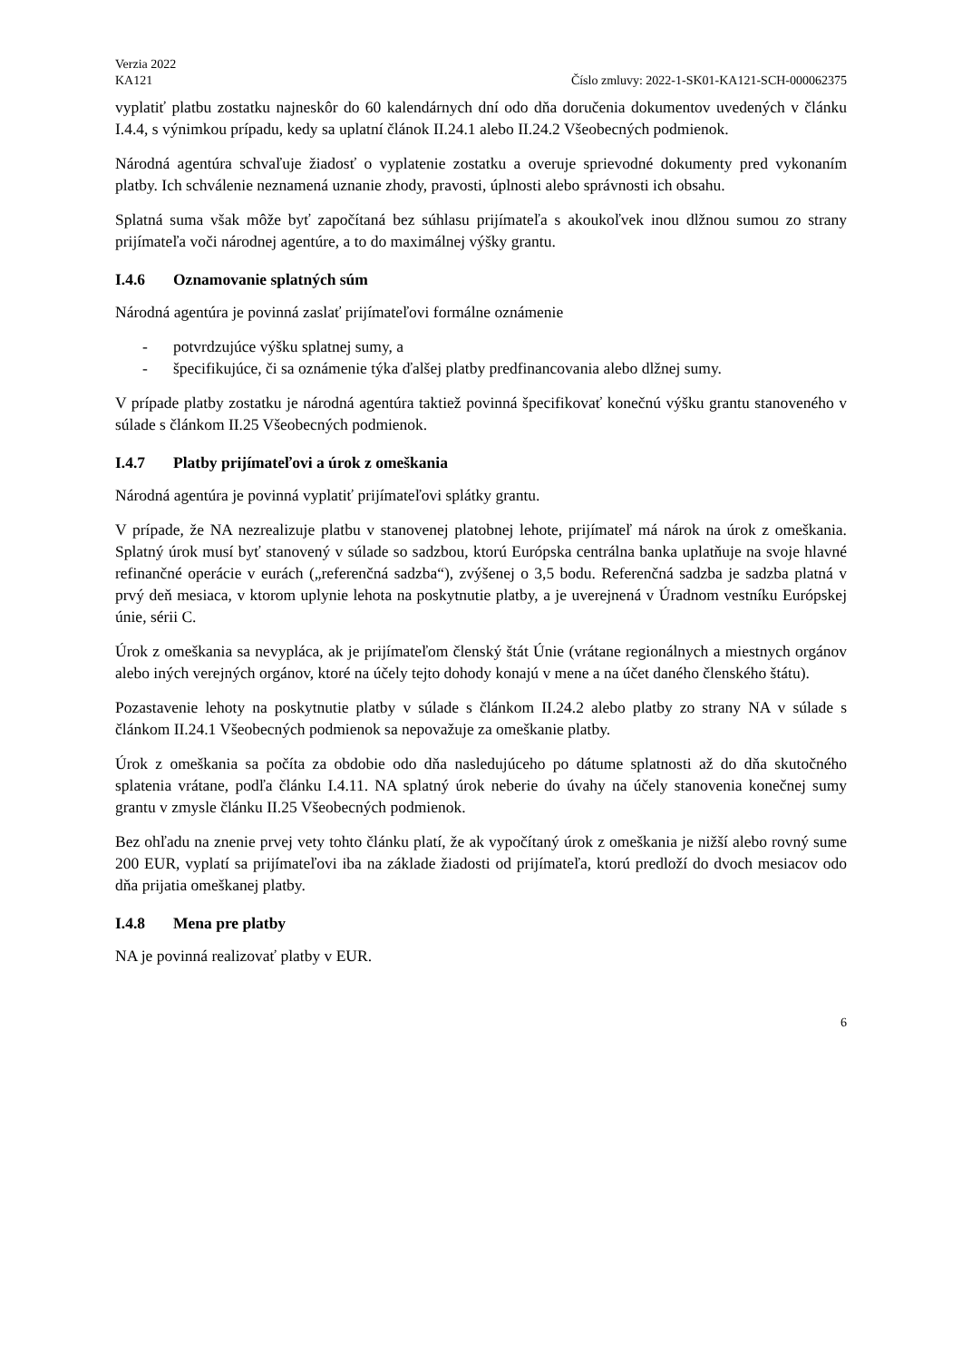Verzia 2022
KA121 Číslo zmluvy: 2022-1-SK01-KA121-SCH-000062375
vyplatiť platbu zostatku najneskôr do 60 kalendárnych dní odo dňa doručenia dokumentov uvedených v článku I.4.4, s výnimkou prípadu, kedy sa uplatní článok II.24.1 alebo II.24.2 Všeobecných podmienok.
Národná agentúra schvaľuje žiadosť o vyplatenie zostatku a overuje sprievodné dokumenty pred vykonaním platby. Ich schválenie neznamená uznanie zhody, pravosti, úplnosti alebo správnosti ich obsahu.
Splatná suma však môže byť započítaná bez súhlasu prijímateľa s akoukoľvek inou dlžnou sumou zo strany prijímateľa voči národnej agentúre, a to do maximálnej výšky grantu.
I.4.6 Oznamovanie splatných súm
Národná agentúra je povinná zaslať prijímateľovi formálne oznámenie
- potvrdzujúce výšku splatnej sumy, a
- špecifikujúce, či sa oznámenie týka ďalšej platby predfinancovania alebo dlžnej sumy.
V prípade platby zostatku je národná agentúra taktiež povinná špecifikovať konečnú výšku grantu stanoveného v súlade s článkom II.25 Všeobecných podmienok.
I.4.7 Platby prijímateľovi a úrok z omeškania
Národná agentúra je povinná vyplatiť prijímateľovi splátky grantu.
V prípade, že NA nezrealizuje platbu v stanovenej platobnej lehote, prijímateľ má nárok na úrok z omeškania. Splatný úrok musí byť stanovený v súlade so sadzbou, ktorú Európska centrálna banka uplatňuje na svoje hlavné refinančné operácie v eurách („referenčná sadzba“), zvýšenej o 3,5 bodu. Referenčná sadzba je sadzba platná v prvý deň mesiaca, v ktorom uplynie lehota na poskytnutie platby, a je uverejnená v Úradnom vestníku Európskej únie, sérii C.
Úrok z omeškania sa nevypláca, ak je prijímateľom členský štát Únie (vrátane regionálnych a miestnych orgánov alebo iných verejných orgánov, ktoré na účely tejto dohody konajú v mene a na účet daného členského štátu).
Pozastavenie lehoty na poskytnutie platby v súlade s článkom II.24.2 alebo platby zo strany NA v súlade s článkom II.24.1 Všeobecných podmienok sa nepovažuje za omeškanie platby.
Úrok z omeškania sa počíta za obdobie odo dňa nasledujúceho po dátume splatnosti až do dňa skutočného splatenia vrátane, podľa článku I.4.11. NA splatný úrok neberie do úvahy na účely stanovenia konečnej sumy grantu v zmysle článku II.25 Všeobecných podmienok.
Bez ohľadu na znenie prvej vety tohto článku platí, že ak vypočítaný úrok z omeškania je nižší alebo rovný sume 200 EUR, vyplatí sa prijímateľovi iba na základe žiadosti od prijímateľa, ktorú predloží do dvoch mesiacov odo dňa prijatia omeškanej platby.
I.4.8 Mena pre platby
NA je povinná realizovať platby v EUR.
6